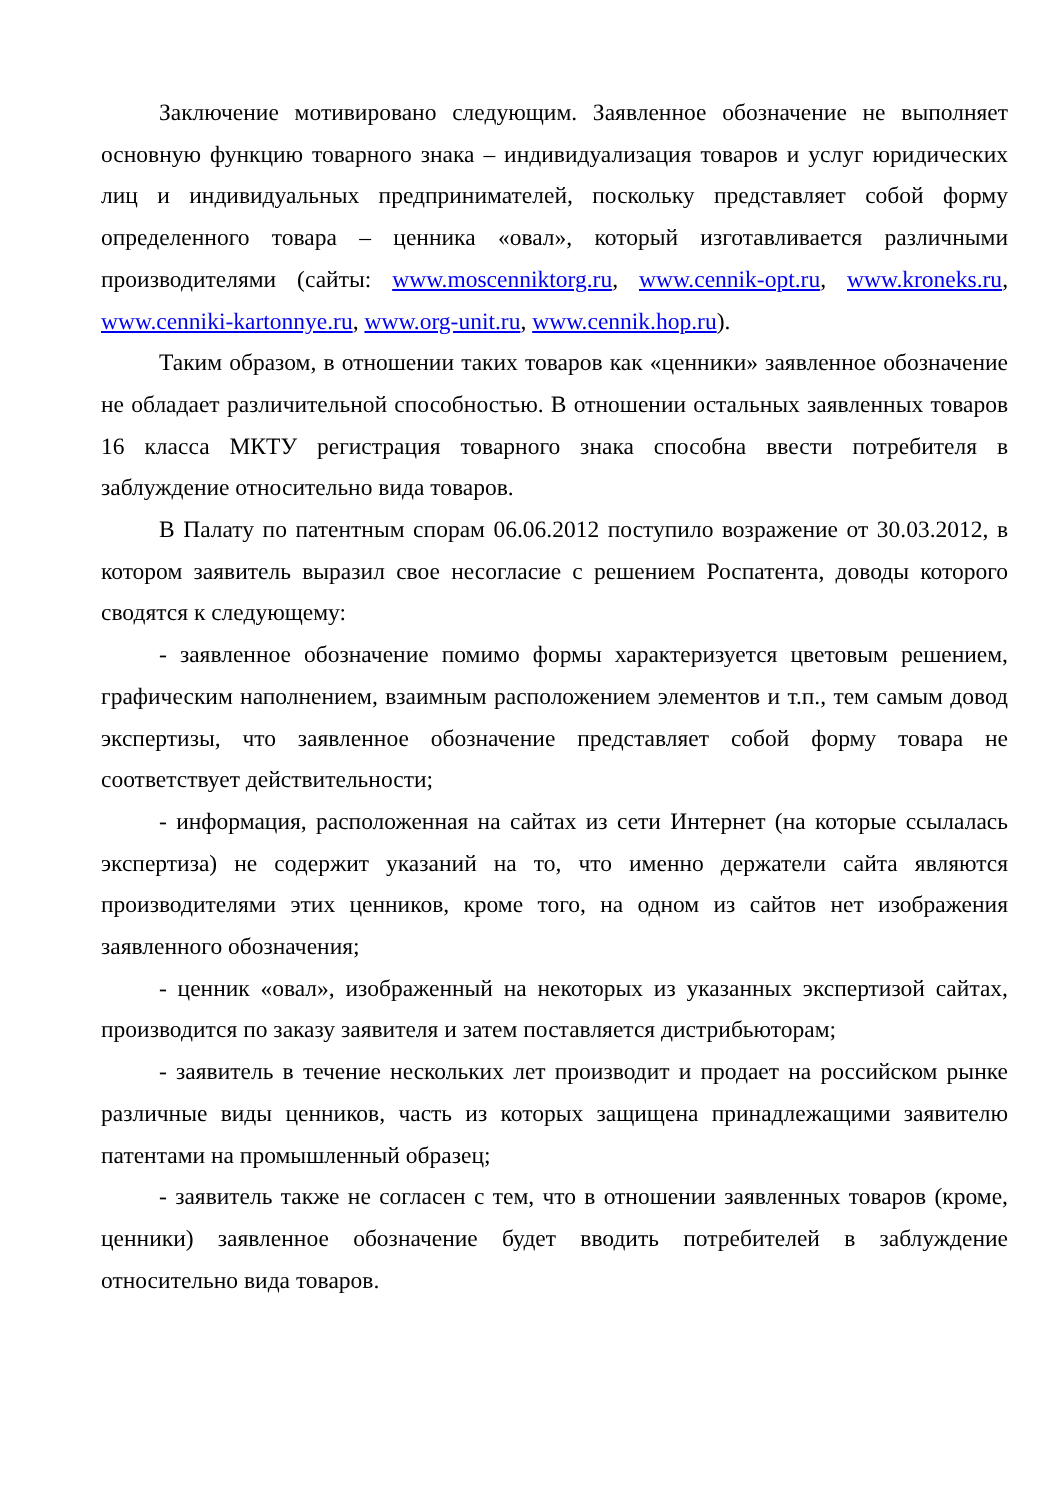Заключение мотивировано следующим. Заявленное обозначение не выполняет основную функцию товарного знака – индивидуализация товаров и услуг юридических лиц и индивидуальных предпринимателей, поскольку представляет собой форму определенного товара – ценника «овал», который изготавливается различными производителями (сайты: www.moscenniktorg.ru, www.cennik-opt.ru, www.kroneks.ru, www.cenniki-kartonnye.ru, www.org-unit.ru, www.cennik.hop.ru).
Таким образом, в отношении таких товаров как «ценники» заявленное обозначение не обладает различительной способностью. В отношении остальных заявленных товаров 16 класса МКТУ регистрация товарного знака способна ввести потребителя в заблуждение относительно вида товаров.
В Палату по патентным спорам 06.06.2012 поступило возражение от 30.03.2012, в котором заявитель выразил свое несогласие с решением Роспатента, доводы которого сводятся к следующему:
- заявленное обозначение помимо формы характеризуется цветовым решением, графическим наполнением, взаимным расположением элементов и т.п., тем самым довод экспертизы, что заявленное обозначение представляет собой форму товара не соответствует действительности;
- информация, расположенная на сайтах из сети Интернет (на которые ссылалась экспертиза) не содержит указаний на то, что именно держатели сайта являются производителями этих ценников, кроме того, на одном из сайтов нет изображения заявленного обозначения;
- ценник «овал», изображенный на некоторых из указанных экспертизой сайтах, производится по заказу заявителя и затем поставляется дистрибьюторам;
- заявитель в течение нескольких лет производит и продает на российском рынке различные виды ценников, часть из которых защищена принадлежащими заявителю патентами на промышленный образец;
- заявитель также не согласен с тем, что в отношении заявленных товаров (кроме, ценники) заявленное обозначение будет вводить потребителей в заблуждение относительно вида товаров.